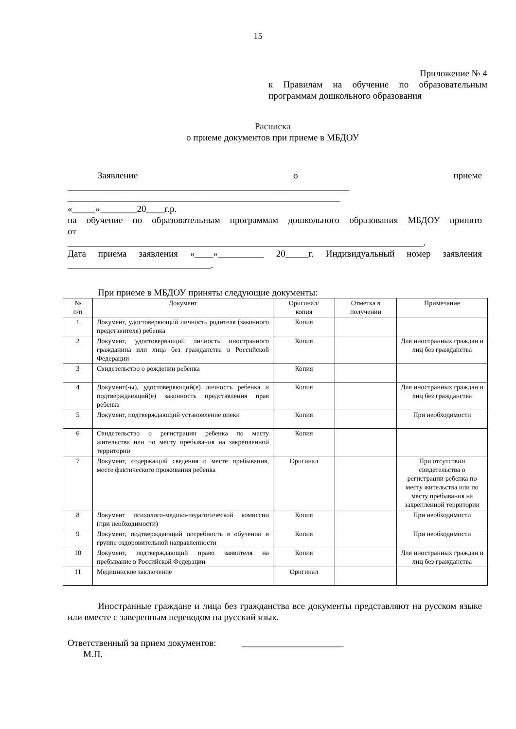15
Приложение № 4
к Правилам на обучение по образовательным программам дошкольного образования
Расписка
о приеме документов при приеме в МБДОУ
Заявление о приеме
_____________________________________________________________
___________________________________________________________
«_____»________20____г.р.
на обучение по образовательным программам дошкольного образования МБДОУ принято
от
_____________________________________________________________________________.
Дата приема заявления «____»__________ 20_____г. Индивидуальный номер заявления
_______________________________.
При приеме в МБДОУ приняты следующие документы:
| № п/п | Документ | Оригинал/ копия | Отметка в получении | Примечание |
| --- | --- | --- | --- | --- |
| 1 | Документ, удостоверяющий личность родителя (законного представителя) ребенка | Копия | | |
| 2 | Документ, удостоверяющий личность иностранного гражданина или лица без гражданства в Российской Федерации | Копия | | Для иностранных граждан и лиц без гражданства |
| 3 | Свидетельство о рождении ребенка | Копия | | |
| 4 | Документ(-ы), удостоверяющий(е) личность ребенка и подтверждающий(е) законность представления прав ребенка | Копия | | Для иностранных граждан и лиц без гражданства |
| 5 | Документ, подтверждающий установление опеки | Копия | | При необходимости |
| 6 | Свидетельство о регистрации ребенка по месту жительства или по месту пребывания на закрепленной территории | Копия | | |
| 7 | Документ, содержащий сведения о месте пребывания, месте фактического проживания ребенка | Оригинал | | При отсутствии свидетельства о регистрации ребенка по месту жительства или по месту пребывания на закрепленной территории |
| 8 | Документ психолого-медико-педагогической комиссии (при необходимости) | Копия | | При необходимости |
| 9 | Документ, подтверждающий потребность в обучении в группе оздоровительной направленности | Копия | | При необходимости |
| 10 | Документ, подтверждающий право заявителя на пребывание в Российской Федерации | Копия | | Для иностранных граждан и лиц без гражданства |
| 11 | Медицинское заключение | Оригинал | | |
Иностранные граждане и лица без гражданства все документы представляют на русском языке или вместе с заверенным переводом на русский язык.
Ответственный за прием документов: ______________________
М.П.